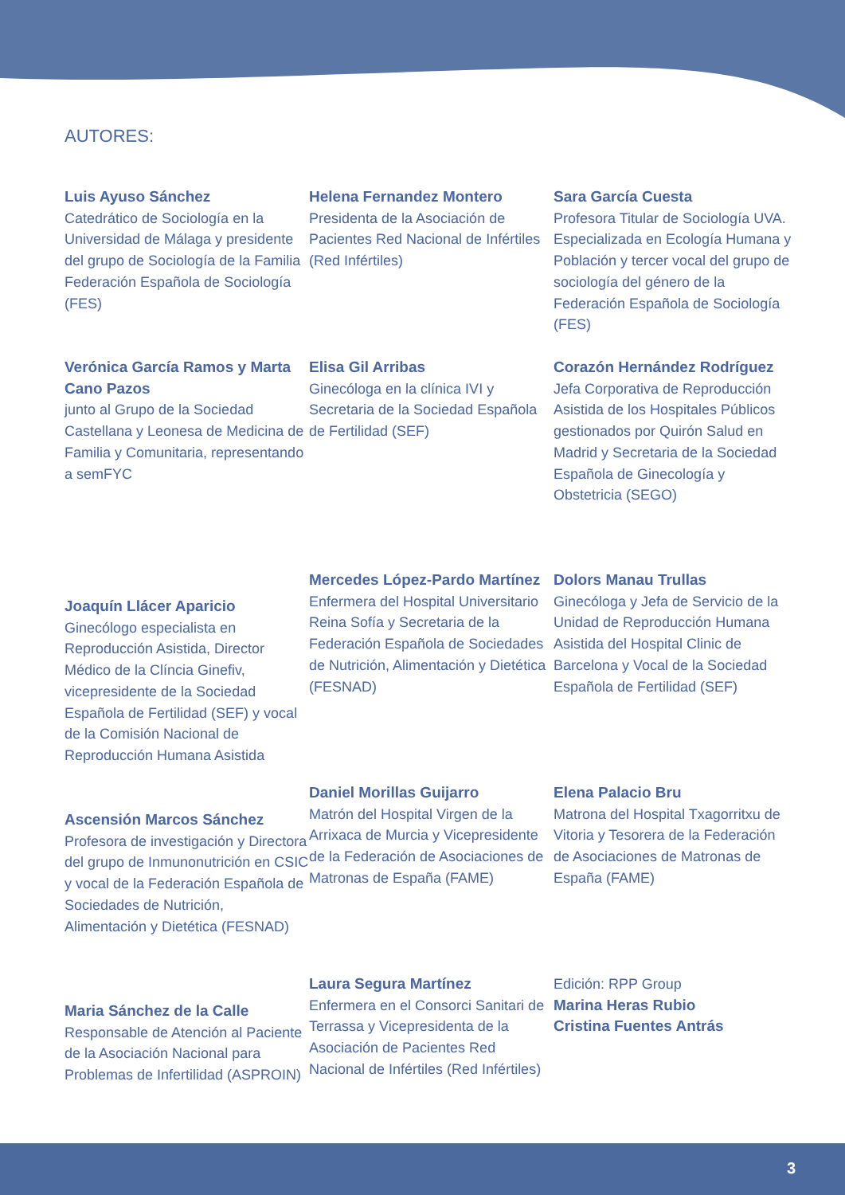AUTORES:
Luis Ayuso Sánchez
Catedrático de Sociología en la Universidad de Málaga y presidente del grupo de Sociología de la Familia Federación Española de Sociología (FES)
Verónica García Ramos y Marta Cano Pazos
junto al Grupo de la Sociedad Castellana y Leonesa de Medicina de Familia y Comunitaria, representando a semFYC
Joaquín Llácer Aparicio
Ginecólogo especialista en Reproducción Asistida, Director Médico de la Clíncia Ginefiv, vicepresidente de la Sociedad Española de Fertilidad (SEF) y vocal de la Comisión Nacional de Reproducción Humana Asistida
Ascensión Marcos Sánchez
Profesora de investigación y Directora del grupo de Inmunonutrición en CSIC y vocal de la Federación Española de Sociedades de Nutrición, Alimentación y Dietética (FESNAD)
Maria Sánchez de la Calle
Responsable de Atención al Paciente de la Asociación Nacional para Problemas de Infertilidad (ASPROIN)
Helena Fernandez Montero
Presidenta de la Asociación de Pacientes Red Nacional de Infértiles (Red Infértiles)
Elisa Gil Arribas
Ginecóloga en la clínica IVI y Secretaria de la Sociedad Española de Fertilidad (SEF)
Mercedes López-Pardo Martínez
Enfermera del Hospital Universitario Reina Sofía y Secretaria de la Federación Española de Sociedades de Nutrición, Alimentación y Dietética (FESNAD)
Daniel Morillas Guijarro
Matrón del Hospital Virgen de la Arrixaca de Murcia y Vicepresidente de la Federación de Asociaciones de Matronas de España (FAME)
Laura Segura Martínez
Enfermera en el Consorci Sanitari de Terrassa y Vicepresidenta de la Asociación de Pacientes Red Nacional de Infértiles (Red Infértiles)
Sara García Cuesta
Profesora Titular de Sociología UVA. Especializada en Ecología Humana y Población y tercer vocal del grupo de sociología del género de la Federación Española de Sociología (FES)
Corazón Hernández Rodríguez
Jefa Corporativa de Reproducción Asistida de los Hospitales Públicos gestionados por Quirón Salud en Madrid y Secretaria de la Sociedad Española de Ginecología y Obstetricia (SEGO)
Dolors Manau Trullas
Ginecóloga y Jefa de Servicio de la Unidad de Reproducción Humana Asistida del Hospital Clinic de Barcelona y Vocal de la Sociedad Española de Fertilidad (SEF)
Elena Palacio Bru
Matrona del Hospital Txagorritxu de Vitoria y Tesorera de la Federación de Asociaciones de Matronas de España (FAME)
Edición: RPP Group
Marina Heras Rubio
Cristina Fuentes Antrás
3